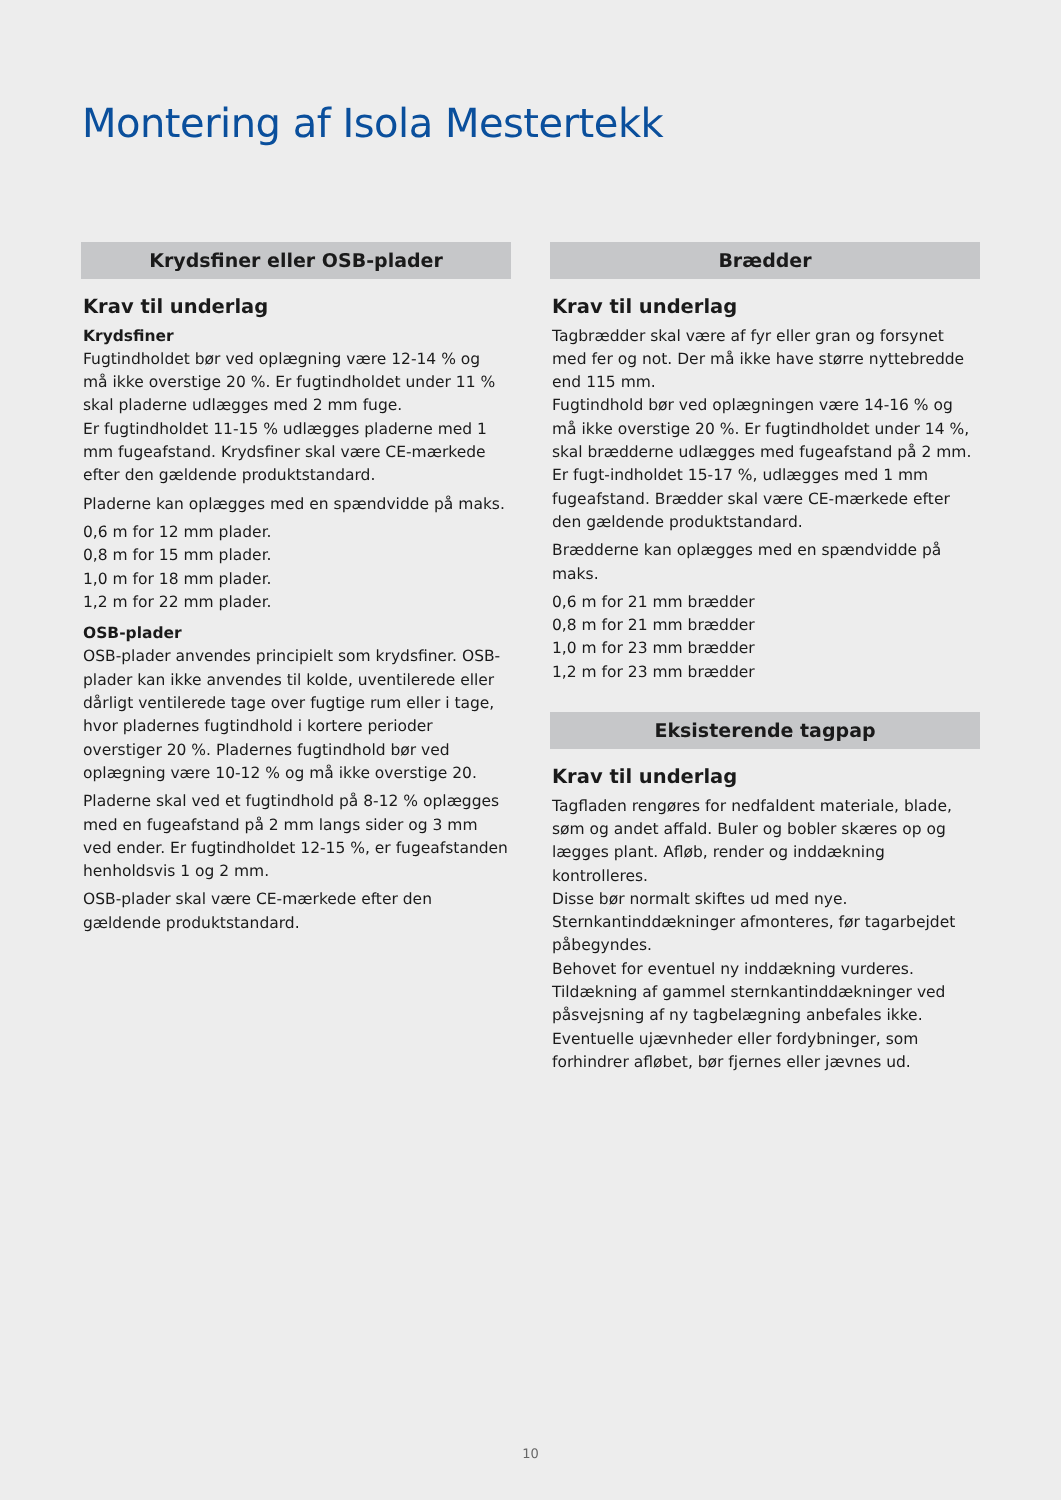Montering af Isola Mestertekk
Krydsfiner eller OSB-plader
Krav til underlag
Krydsfiner
Fugtindholdet bør ved oplægning være 12-14 % og må ikke overstige 20 %. Er fugtindholdet under 11 % skal pladerne udlægges med 2 mm fuge.
Er fugtindholdet 11-15 % udlægges pladerne med 1 mm fugeafstand. Krydsfiner skal være CE-mærkede efter den gældende produktstandard.
Pladerne kan oplægges med en spændvidde på maks.
0,6 m for 12 mm plader.
0,8 m for 15 mm plader.
1,0 m for 18 mm plader.
1,2 m for 22 mm plader.
OSB-plader
OSB-plader anvendes principielt som krydsfiner. OSB-plader kan ikke anvendes til kolde, uventilerede eller dårligt ventilerede tage over fugtige rum eller i tage, hvor pladernes fugtindhold i kortere perioder overstiger 20 %. Pladernes fugtindhold bør ved oplægning være 10-12 % og må ikke overstige 20.
Pladerne skal ved et fugtindhold på 8-12 % oplægges med en fugeafstand på 2 mm langs sider og 3 mm ved ender. Er fugtindholdet 12-15 %, er fugeafstanden henholdsvis 1 og 2 mm.
OSB-plader skal være CE-mærkede efter den gældende produktstandard.
Brædder
Krav til underlag
Tagbrædder skal være af fyr eller gran og forsynet med fer og not. Der må ikke have større nyttebredde end 115 mm.
Fugtindhold bør ved oplægningen være 14-16 % og må ikke overstige 20 %. Er fugtindholdet under 14 %, skal brædderne udlægges med fugeafstand på 2 mm.
Er fugt-indholdet 15-17 %, udlægges med 1 mm fugeafstand. Brædder skal være CE-mærkede efter den gældende produktstandard.
Brædderne kan oplægges med en spændvidde på maks.
0,6 m for 21 mm brædder
0,8 m for 21 mm brædder
1,0 m for 23 mm brædder
1,2 m for 23 mm brædder
Eksisterende tagpap
Krav til underlag
Tagfladen rengøres for nedfaldent materiale, blade, søm og andet affald. Buler og bobler skæres op og lægges plant. Afløb, render og inddækning kontrolleres.
Disse bør normalt skiftes ud med nye.
Sternkantinddækninger afmonteres, før tagarbejdet påbegyndes.
Behovet for eventuel ny inddækning vurderes. Tildækning af gammel sternkantinddækninger ved påsvejsning af ny tagbelægning anbefales ikke. Eventuelle ujævnheder eller fordybninger, som forhindrer afløbet, bør fjernes eller jævnes ud.
10